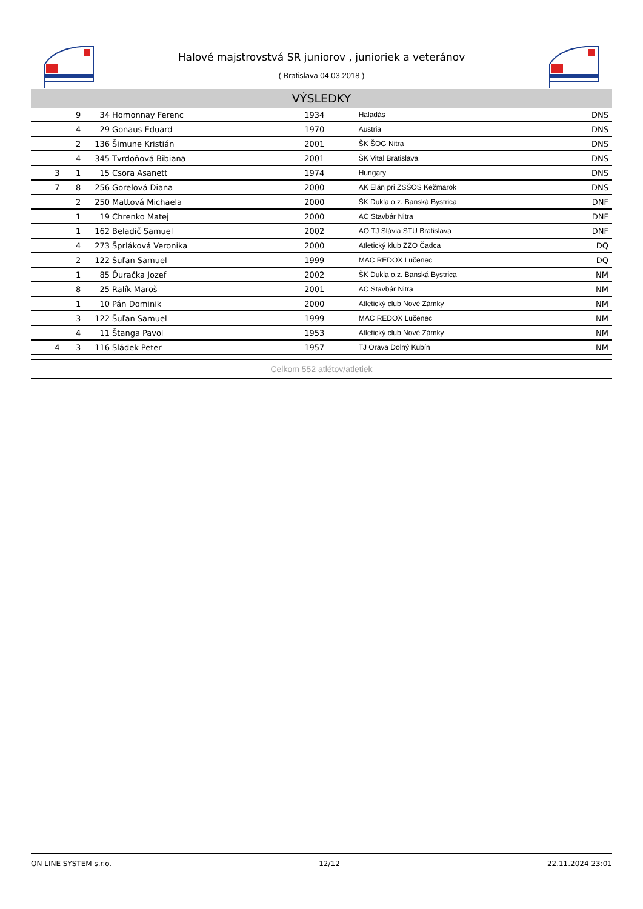Halové majstrovstvá SR juniorov , junioriek a veteránov
( Bratislava 04.03.2018 )
VÝSLEDKY
| | 9 | 34 | Homonnay Ferenc | 1934 | Haladás | DNS | |
| | 4 | 29 | Gonaus Eduard | 1970 | Austria | DNS | |
| | 2 | 136 | Šimune Kristián | 2001 | ŠK ŠOG Nitra | DNS | |
| | 4 | 345 | Tvrdoňová Bibiana | 2001 | ŠK Vital Bratislava | DNS | |
| 3 | 1 | 15 | Csora Asanett | 1974 | Hungary | DNS | |
| 7 | 8 | 256 | Gorelová Diana | 2000 | AK Elán pri ZSŠOS Kežmarok | DNS | |
| | 2 | 250 | Mattová Michaela | 2000 | ŠK Dukla o.z. Banská Bystrica | DNF | |
| | 1 | 19 | Chrenko Matej | 2000 | AC Stavbár Nitra | DNF | |
| | 1 | 162 | Beladič Samuel | 2002 | AO TJ Slávia STU Bratislava | DNF | |
| | 4 | 273 | Šprláková Veronika | 2000 | Atletický klub ZZO Čadca | DQ | |
| | 2 | 122 | Šuľan Samuel | 1999 | MAC REDOX Lučenec | DQ | |
| | 1 | 85 | Ďuračka Jozef | 2002 | ŠK Dukla o.z. Banská Bystrica | NM | |
| | 8 | 25 | Ralík Maroš | 2001 | AC Stavbár Nitra | NM | |
| | 1 | 10 | Pán Dominik | 2000 | Atletický club Nové Zámky | NM | |
| | 3 | 122 | Šuľan Samuel | 1999 | MAC REDOX Lučenec | NM | |
| | 4 | 11 | Štanga Pavol | 1953 | Atletický club Nové Zámky | NM | |
| 4 | 3 | 116 | Sládek Peter | 1957 | TJ Orava Dolný Kubín | NM | |
Celkom 552 atlétov/atletiek
ON LINE SYSTEM s.r.o. 12/12 22.11.2024 23:01